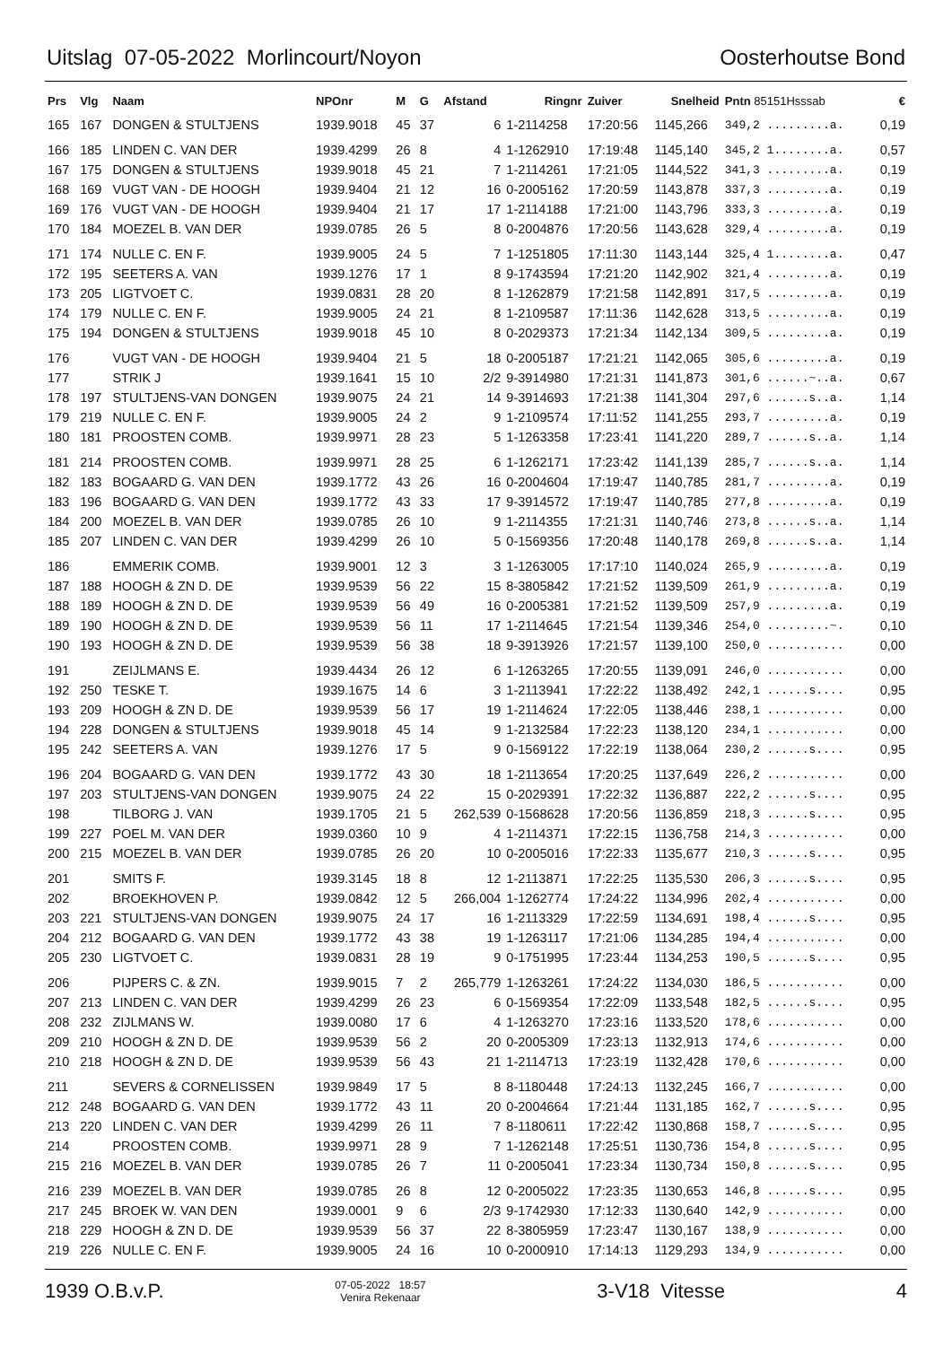Uitslag 07-05-2022 Morlincourt/Noyon Oosterhoutse Bond
| Prs | Vlg | Naam | NPOnr | M | G | Afstand | Ringnr | Zuiver | Snelheid | Pntn 85151Hsssab | € |
| --- | --- | --- | --- | --- | --- | --- | --- | --- | --- | --- | --- |
| 165 | 167 | DONGEN & STULTJENS | 1939.9018 | 45 | 37 | 6 | 1-2114258 | 17:20:56 | 1145,266 | 349,2 .........a. | 0,19 |
| 166 | 185 | LINDEN C. VAN DER | 1939.4299 | 26 | 8 | 4 | 1-1262910 | 17:19:48 | 1145,140 | 345,2 1........a. | 0,57 |
| 167 | 175 | DONGEN & STULTJENS | 1939.9018 | 45 | 21 | 7 | 1-2114261 | 17:21:05 | 1144,522 | 341,3 .........a. | 0,19 |
| 168 | 169 | VUGT VAN - DE HOOGH | 1939.9404 | 21 | 12 | 16 | 0-2005162 | 17:20:59 | 1143,878 | 337,3 .........a. | 0,19 |
| 169 | 176 | VUGT VAN - DE HOOGH | 1939.9404 | 21 | 17 | 17 | 1-2114188 | 17:21:00 | 1143,796 | 333,3 .........a. | 0,19 |
| 170 | 184 | MOEZEL B. VAN DER | 1939.0785 | 26 | 5 | 8 | 0-2004876 | 17:20:56 | 1143,628 | 329,4 .........a. | 0,19 |
| 171 | 174 | NULLE C. EN F. | 1939.9005 | 24 | 5 | 7 | 1-1251805 | 17:11:30 | 1143,144 | 325,4 1........a. | 0,47 |
| 172 | 195 | SEETERS A. VAN | 1939.1276 | 17 | 1 | 8 | 9-1743594 | 17:21:20 | 1142,902 | 321,4 .........a. | 0,19 |
| 173 | 205 | LIGTVOET C. | 1939.0831 | 28 | 20 | 8 | 1-1262879 | 17:21:58 | 1142,891 | 317,5 .........a. | 0,19 |
| 174 | 179 | NULLE C. EN F. | 1939.9005 | 24 | 21 | 8 | 1-2109587 | 17:11:36 | 1142,628 | 313,5 .........a. | 0,19 |
| 175 | 194 | DONGEN & STULTJENS | 1939.9018 | 45 | 10 | 8 | 0-2029373 | 17:21:34 | 1142,134 | 309,5 .........a. | 0,19 |
| 176 | | VUGT VAN - DE HOOGH | 1939.9404 | 21 | 5 | 18 | 0-2005187 | 17:21:21 | 1142,065 | 305,6 .........a. | 0,19 |
| 177 | | STRIK J | 1939.1641 | 15 | 10 | 2/2 | 9-3914980 | 17:21:31 | 1141,873 | 301,6 ......~..a. | 0,67 |
| 178 | 197 | STULTJENS-VAN DONGEN | 1939.9075 | 24 | 21 | 14 | 9-3914693 | 17:21:38 | 1141,304 | 297,6 ......s..a. | 1,14 |
| 179 | 219 | NULLE C. EN F. | 1939.9005 | 24 | 2 | 9 | 1-2109574 | 17:11:52 | 1141,255 | 293,7 .........a. | 0,19 |
| 180 | 181 | PROOSTEN COMB. | 1939.9971 | 28 | 23 | 5 | 1-1263358 | 17:23:41 | 1141,220 | 289,7 ......s..a. | 1,14 |
| 181 | 214 | PROOSTEN COMB. | 1939.9971 | 28 | 25 | 6 | 1-1262171 | 17:23:42 | 1141,139 | 285,7 ......s..a. | 1,14 |
| 182 | 183 | BOGAARD G. VAN DEN | 1939.1772 | 43 | 26 | 16 | 0-2004604 | 17:19:47 | 1140,785 | 281,7 .........a. | 0,19 |
| 183 | 196 | BOGAARD G. VAN DEN | 1939.1772 | 43 | 33 | 17 | 9-3914572 | 17:19:47 | 1140,785 | 277,8 .........a. | 0,19 |
| 184 | 200 | MOEZEL B. VAN DER | 1939.0785 | 26 | 10 | 9 | 1-2114355 | 17:21:31 | 1140,746 | 273,8 ......s..a. | 1,14 |
| 185 | 207 | LINDEN C. VAN DER | 1939.4299 | 26 | 10 | 5 | 0-1569356 | 17:20:48 | 1140,178 | 269,8 ......s..a. | 1,14 |
| 186 | | EMMERIK COMB. | 1939.9001 | 12 | 3 | 3 | 1-1263005 | 17:17:10 | 1140,024 | 265,9 .........a. | 0,19 |
| 187 | 188 | HOOGH & ZN D. DE | 1939.9539 | 56 | 22 | 15 | 8-3805842 | 17:21:52 | 1139,509 | 261,9 .........a. | 0,19 |
| 188 | 189 | HOOGH & ZN D. DE | 1939.9539 | 56 | 49 | 16 | 0-2005381 | 17:21:52 | 1139,509 | 257,9 .........a. | 0,19 |
| 189 | 190 | HOOGH & ZN D. DE | 1939.9539 | 56 | 11 | 17 | 1-2114645 | 17:21:54 | 1139,346 | 254,0 .........~. | 0,10 |
| 190 | 193 | HOOGH & ZN D. DE | 1939.9539 | 56 | 38 | 18 | 9-3913926 | 17:21:57 | 1139,100 | 250,0 ........... | 0,00 |
| 191 | | ZEIJLMANS E. | 1939.4434 | 26 | 12 | 6 | 1-1263265 | 17:20:55 | 1139,091 | 246,0 ........... | 0,00 |
| 192 | 250 | TESKE T. | 1939.1675 | 14 | 6 | 3 | 1-2113941 | 17:22:22 | 1138,492 | 242,1 ......s.... | 0,95 |
| 193 | 209 | HOOGH & ZN D. DE | 1939.9539 | 56 | 17 | 19 | 1-2114624 | 17:22:05 | 1138,446 | 238,1 ........... | 0,00 |
| 194 | 228 | DONGEN & STULTJENS | 1939.9018 | 45 | 14 | 9 | 1-2132584 | 17:22:23 | 1138,120 | 234,1 ........... | 0,00 |
| 195 | 242 | SEETERS A. VAN | 1939.1276 | 17 | 5 | 9 | 0-1569122 | 17:22:19 | 1138,064 | 230,2 ......s.... | 0,95 |
| 196 | 204 | BOGAARD G. VAN DEN | 1939.1772 | 43 | 30 | 18 | 1-2113654 | 17:20:25 | 1137,649 | 226,2 ........... | 0,00 |
| 197 | 203 | STULTJENS-VAN DONGEN | 1939.9075 | 24 | 22 | 15 | 0-2029391 | 17:22:32 | 1136,887 | 222,2 ......s.... | 0,95 |
| 198 | | TILBORG J. VAN | 1939.1705 | 21 | 5 | 262,539 | 0-1568628 | 17:20:56 | 1136,859 | 218,3 ......s.... | 0,95 |
| 199 | 227 | POEL M. VAN DER | 1939.0360 | 10 | 9 | 4 | 1-2114371 | 17:22:15 | 1136,758 | 214,3 ........... | 0,00 |
| 200 | 215 | MOEZEL B. VAN DER | 1939.0785 | 26 | 20 | 10 | 0-2005016 | 17:22:33 | 1135,677 | 210,3 ......s.... | 0,95 |
| 201 | | SMITS F. | 1939.3145 | 18 | 8 | 12 | 1-2113871 | 17:22:25 | 1135,530 | 206,3 ......s.... | 0,95 |
| 202 | | BROEKHOVEN P. | 1939.0842 | 12 | 5 | 266,004 | 1-1262774 | 17:24:22 | 1134,996 | 202,4 ........... | 0,00 |
| 203 | 221 | STULTJENS-VAN DONGEN | 1939.9075 | 24 | 17 | 16 | 1-2113329 | 17:22:59 | 1134,691 | 198,4 ......s.... | 0,95 |
| 204 | 212 | BOGAARD G. VAN DEN | 1939.1772 | 43 | 38 | 19 | 1-1263117 | 17:21:06 | 1134,285 | 194,4 ........... | 0,00 |
| 205 | 230 | LIGTVOET C. | 1939.0831 | 28 | 19 | 9 | 0-1751995 | 17:23:44 | 1134,253 | 190,5 ......s.... | 0,95 |
| 206 | | PIJPERS C. & ZN. | 1939.9015 | 7 | 2 | 265,779 | 1-1263261 | 17:24:22 | 1134,030 | 186,5 ........... | 0,00 |
| 207 | 213 | LINDEN C. VAN DER | 1939.4299 | 26 | 23 | 6 | 0-1569354 | 17:22:09 | 1133,548 | 182,5 ......s.... | 0,95 |
| 208 | 232 | ZIJLMANS W. | 1939.0080 | 17 | 6 | 4 | 1-1263270 | 17:23:16 | 1133,520 | 178,6 ........... | 0,00 |
| 209 | 210 | HOOGH & ZN D. DE | 1939.9539 | 56 | 2 | 20 | 0-2005309 | 17:23:13 | 1132,913 | 174,6 ........... | 0,00 |
| 210 | 218 | HOOGH & ZN D. DE | 1939.9539 | 56 | 43 | 21 | 1-2114713 | 17:23:19 | 1132,428 | 170,6 ........... | 0,00 |
| 211 | | SEVERS & CORNELISSEN | 1939.9849 | 17 | 5 | 8 | 8-1180448 | 17:24:13 | 1132,245 | 166,7 ........... | 0,00 |
| 212 | 248 | BOGAARD G. VAN DEN | 1939.1772 | 43 | 11 | 20 | 0-2004664 | 17:21:44 | 1131,185 | 162,7 ......s.... | 0,95 |
| 213 | 220 | LINDEN C. VAN DER | 1939.4299 | 26 | 11 | 7 | 8-1180611 | 17:22:42 | 1130,868 | 158,7 ......s.... | 0,95 |
| 214 | | PROOSTEN COMB. | 1939.9971 | 28 | 9 | 7 | 1-1262148 | 17:25:51 | 1130,736 | 154,8 ......s.... | 0,95 |
| 215 | 216 | MOEZEL B. VAN DER | 1939.0785 | 26 | 7 | 11 | 0-2005041 | 17:23:34 | 1130,734 | 150,8 ......s.... | 0,95 |
| 216 | 239 | MOEZEL B. VAN DER | 1939.0785 | 26 | 8 | 12 | 0-2005022 | 17:23:35 | 1130,653 | 146,8 ......s.... | 0,95 |
| 217 | 245 | BROEK W. VAN DEN | 1939.0001 | 9 | 6 | 2/3 | 9-1742930 | 17:12:33 | 1130,640 | 142,9 ........... | 0,00 |
| 218 | 229 | HOOGH & ZN D. DE | 1939.9539 | 56 | 37 | 22 | 8-3805959 | 17:23:47 | 1130,167 | 138,9 ........... | 0,00 |
| 219 | 226 | NULLE C. EN F. | 1939.9005 | 24 | 16 | 10 | 0-2000910 | 17:14:13 | 1129,293 | 134,9 ........... | 0,00 |
1939 O.B.v.P. 07-05-2022 18:57
Venira Rekenaar 3-V18 Vitesse 4